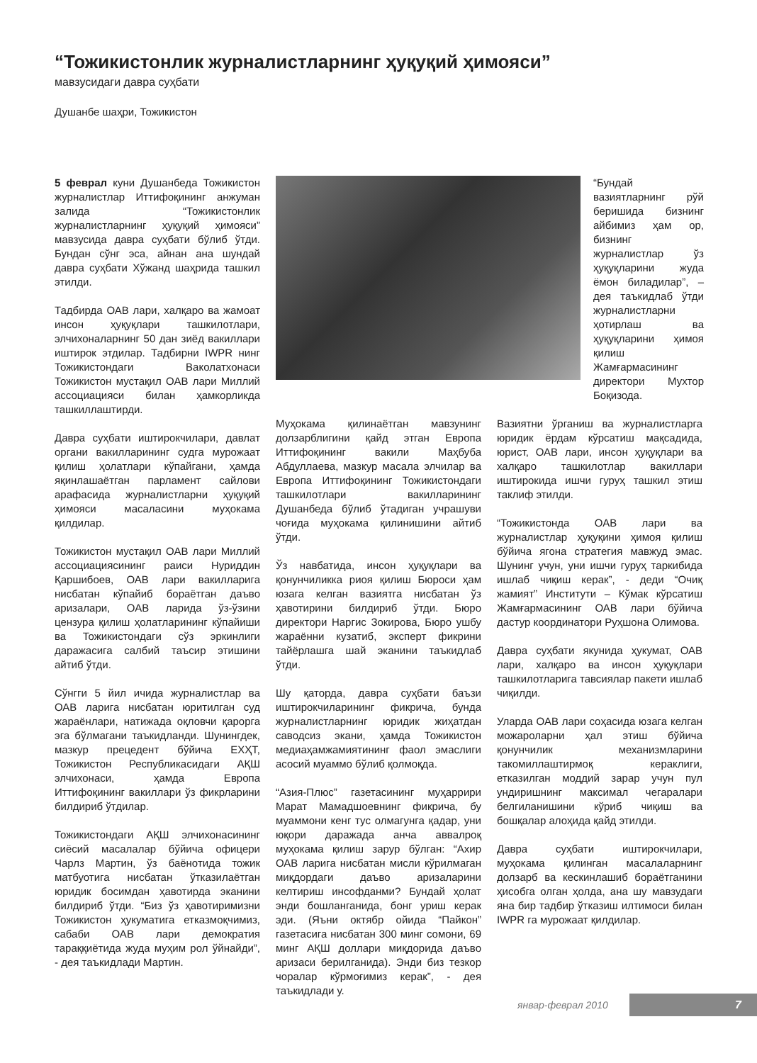“Тожикистонлик журналистларнинг ҳуқуқий ҳимояси”
мавзусидаги давра суҳбати
Душанбе шаҳри, Тожикистон
5 феврал куни Душанбеда Тожикистон журналистлар Иттифоқининг анжуман залида “Тожикистонлик журналистларнинг ҳуқуқий ҳимояси” мавзусида давра суҳбати бўлиб ўтди. Бундан сўнг эса, айнан ана шундай давра суҳбати Хўжанд шаҳрида ташкил этилди.
Тадбирда ОАВ лари, халқаро ва жамоат инсон ҳуқуқлари ташкилотлари, элчихоналарнинг 50 дан зиёд вакиллари иштирок этдилар. Тадбирни IWPR нинг Тожикистондаги Ваколатхонаси Тожикистон мустақил ОАВ лари Миллий ассоциацияси билан ҳамкорликда ташкиллаштирди.
Давра суҳбати иштирокчилари, давлат органи вакилларининг судга мурожаат қилиш ҳолатлари кўпайгани, ҳамда яқинлашаётган парламент сайлови арафасида журналистларни ҳуқуқий ҳимояси масаласини муҳокама қилдилар.
Тожикистон мустақил ОАВ лари Миллий ассоциациясининг раиси Нуриддин Қаршибоев, ОАВ лари вакилларига нисбатан кўпайиб бораётган даъво аризалари, ОАВ ларида ўз-ўзини цензура қилиш ҳолатларининг кўпайиши ва Тожикистондаги сўз эркинлиги даражасига салбий таъсир этишини айтиб ўтди.
Сўнгги 5 йил ичида журналистлар ва ОАВ ларига нисбатан юритилган суд жараёнлари, натижада оқловчи қарорга эга бўлмагани таъкидланди. Шунингдек, мазкур прецедент бўйича ЕХҲТ, Тожикистон Республикасидаги АҚШ элчихонаси, ҳамда Европа Иттифоқининг вакиллари ўз фикрларини билдириб ўтдилар.
Тожикистондаги АҚШ элчихонасининг сиёсий масалалар бўйича офицери Чарлз Мартин, ўз баёнотида тожик матбуотига нисбатан ўтказилаётган юридик босимдан ҳавотирда эканини билдириб ўтди. “Биз ўз ҳавотиримизни Тожикистон ҳукуматига етказмоқчимиз, сабаби ОАВ лари демократия тараққиётида жуда муҳим рол ўйнайди”, - дея таъкидлади Мартин.
“Бундай вазиятларнинг рўй беришида бизнинг айбимиз ҳам ор, бизнинг журналистлар ўз ҳуқуқларини жуда ёмон биладилар”, – дея таъкидлаб ўтди журналистларни ҳотирлаш ва ҳуқуқларини ҳимоя қилиш Жамғармасининг директори Мухтор Боқизода.
Муҳокама қилинаётган мавзунинг долзарблигини қайд этган Европа Иттифоқининг вакили Маҳбуба Абдуллаева, мазкур масала элчилар ва Европа Иттифоқининг Тожикистондаги ташкилотлари вакилларининг Душанбеда бўлиб ўтадиган учрашуви чоғида муҳокама қилинишини айтиб ўтди.
Ўз навбатида, инсон ҳуқуқлари ва қонунчиликка риоя қилиш Бюроси ҳам юзага келган вазиятга нисбатан ўз ҳавотирини билдириб ўтди. Бюро директори Наргис Зокирова, Бюро ушбу жараённи кузатиб, эксперт фикрини тайёрлашга шай эканини таъкидлаб ўтди.
Шу қаторда, давра суҳбати баъзи иштирокчиларининг фикрича, бунда журналистларнинг юридик жиҳатдан саводсиз экани, ҳамда Тожикистон медиаҳамжамиятининг фаол эмаслиги асосий муаммо бўлиб қолмоқда.
“Азия-Плюс” газетасининг муҳаррири Марат Мамадшоевнинг фикрича, бу муаммони кенг тус олмагунга қадар, уни юқори даражада анча аввалроқ муҳокама қилиш зарур бўлган: “Ахир ОАВ ларига нисбатан мисли кўрилмаган миқдордаги даъво аризаларини келтириш инсофданми? Бундай ҳолат энди бошланганида, бонг уриш керак эди. (Яъни октябр ойида “Пайкон” газетасига нисбатан 300 минг сомони, 69 минг АҚШ доллари миқдорида даъво аризаси берилганида). Энди биз тезкор чоралар кўрмоғимиз керак”, - дея таъкидлади у.
Вазиятни ўрганиш ва журналистларга юридик ёрдам кўрсатиш мақсадида, юрист, ОАВ лари, инсон ҳуқуқлари ва халқаро ташкилотлар вакиллари иштирокида ишчи гуруҳ ташкил этиш таклиф этилди.
“Тожикистонда ОАВ лари ва журналистлар ҳуқуқини ҳимоя қилиш бўйича ягона стратегия мавжуд эмас. Шунинг учун, уни ишчи гуруҳ таркибида ишлаб чиқиш керак”, - деди “Очиқ жамият” Институти – Кўмак кўрсатиш Жамғармасининг ОАВ лари бўйича дастур координатори Руҳшона Олимова.
Давра суҳбати якунида ҳукумат, ОАВ лари, халқаро ва инсон ҳуқуқлари ташкилотларига тавсиялар пакети ишлаб чиқилди.
Уларда ОАВ лари соҳасида юзага келган можароларни ҳал этиш бўйича қонунчилик механизмларини такомиллаштирмоқ кераклиги, етказилган моддий зарар учун пул ундиришнинг максимал чегаралари белгиланишини кўриб чиқиш ва бошқалар алоҳида қайд этилди.
Давра суҳбати иштирокчилари, муҳокама қилинган масалаларнинг долзарб ва кескинлашиб бораётганини ҳисобга олган ҳолда, ана шу мавзудаги яна бир тадбир ўтказиш илтимоси билан IWPR га мурожаат қилдилар.
январ-феврал 2010 7